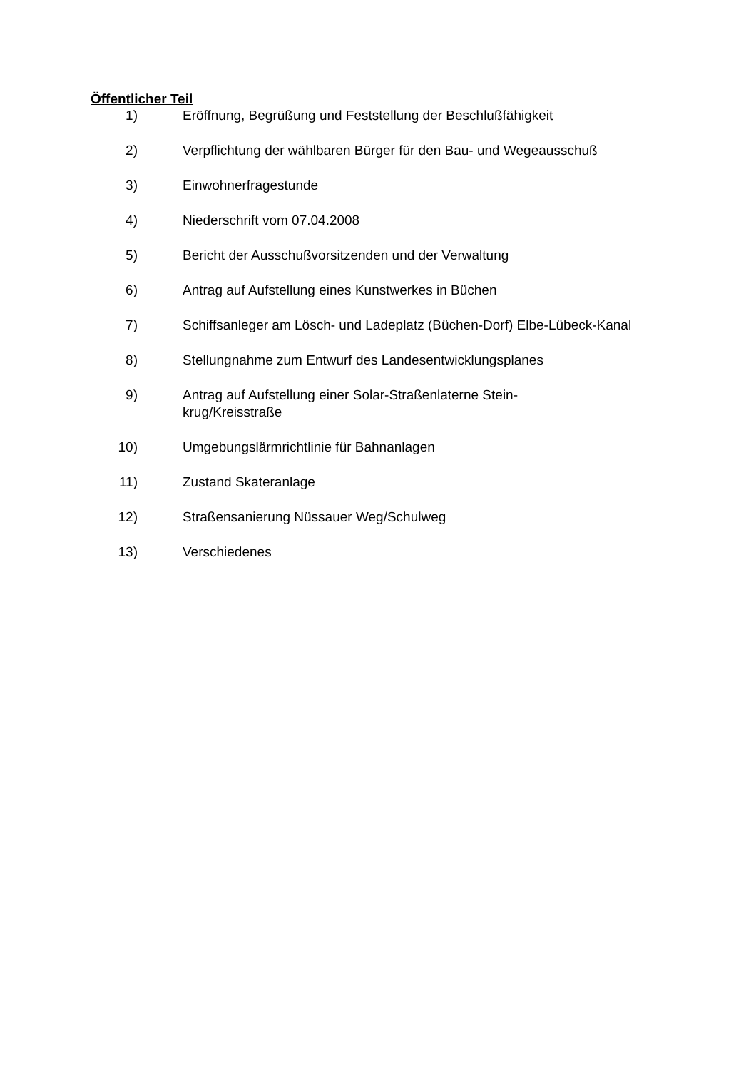Öffentlicher Teil
1) Eröffnung, Begrüßung und Feststellung der Beschlußfähigkeit
2) Verpflichtung der wählbaren Bürger für den Bau- und Wegeausschuß
3) Einwohnerfragestunde
4) Niederschrift vom 07.04.2008
5) Bericht der Ausschußvorsitzenden und der Verwaltung
6) Antrag auf Aufstellung eines Kunstwerkes in Büchen
7) Schiffsanleger am Lösch- und Ladeplatz (Büchen-Dorf) Elbe-Lübeck-Kanal
8) Stellungnahme zum Entwurf des Landesentwicklungsplanes
9) Antrag auf Aufstellung einer Solar-Straßenlaterne Stein-
krug/Kreisstraße
10) Umgebungslärmrichtlinie für Bahnanlagen
11) Zustand Skateranlage
12) Straßensanierung Nüssauer Weg/Schulweg
13) Verschiedenes